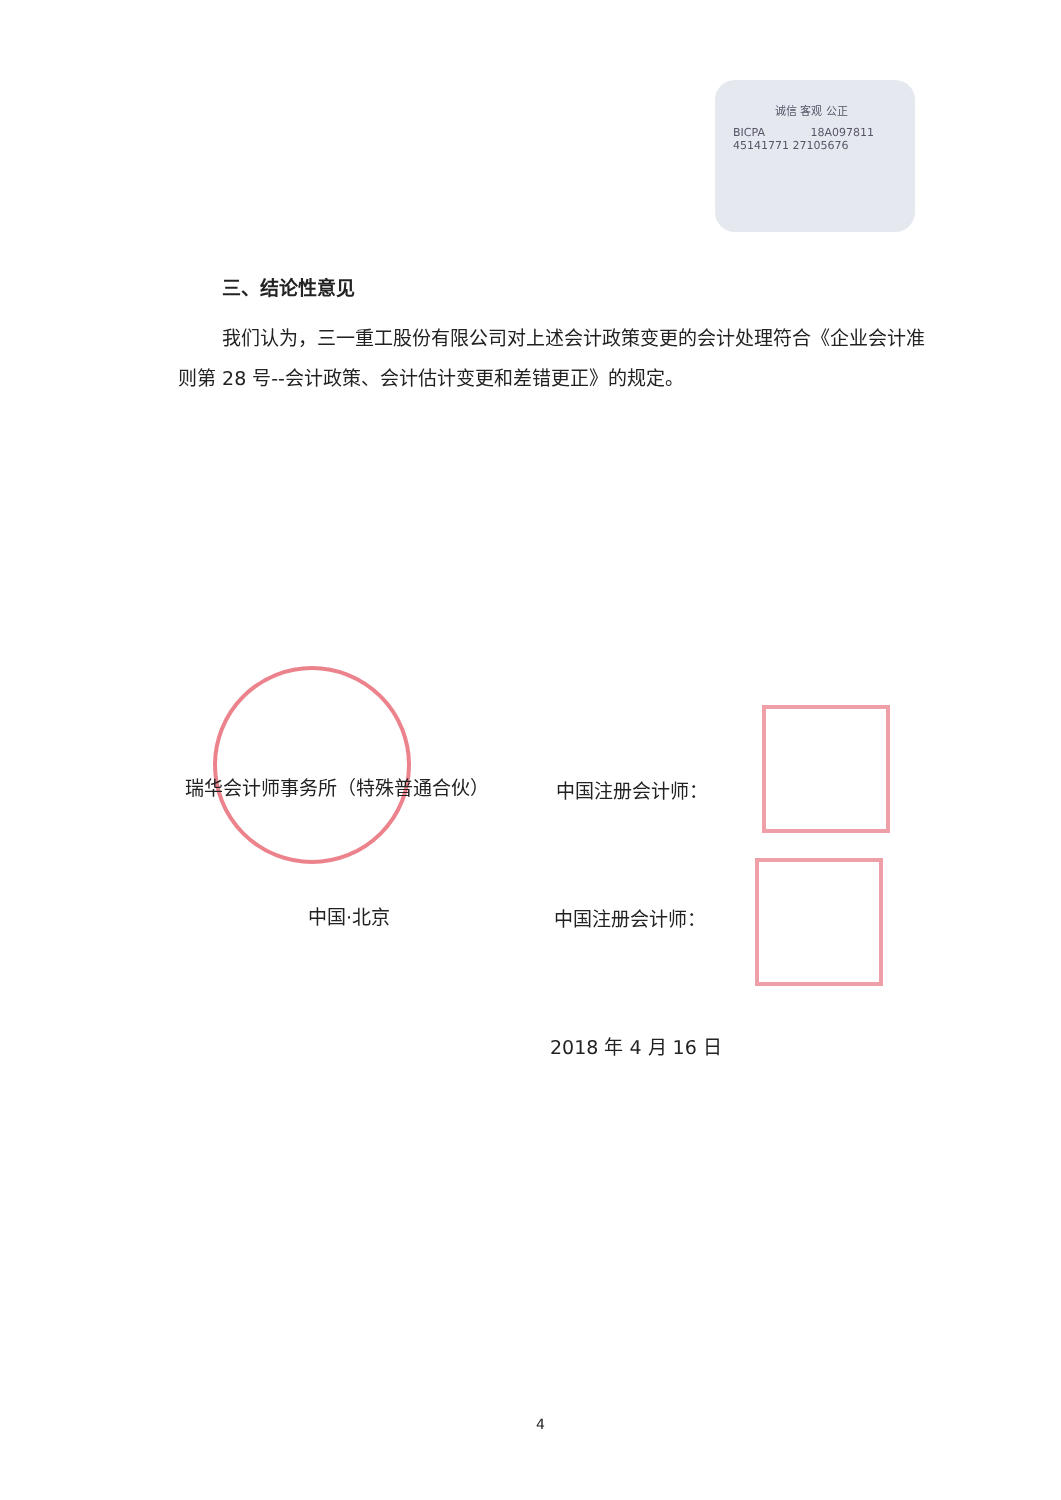诚信 客观 公正
BICPA 18A097811
45141771 27105676
三、结论性意见
我们认为，三一重工股份有限公司对上述会计政策变更的会计处理符合《企业会计准则第 28 号--会计政策、会计估计变更和差错更正》的规定。
瑞华会计师事务所（特殊普通合伙） 中国注册会计师：
中国·北京 中国注册会计师：
2018 年 4 月 16 日
4